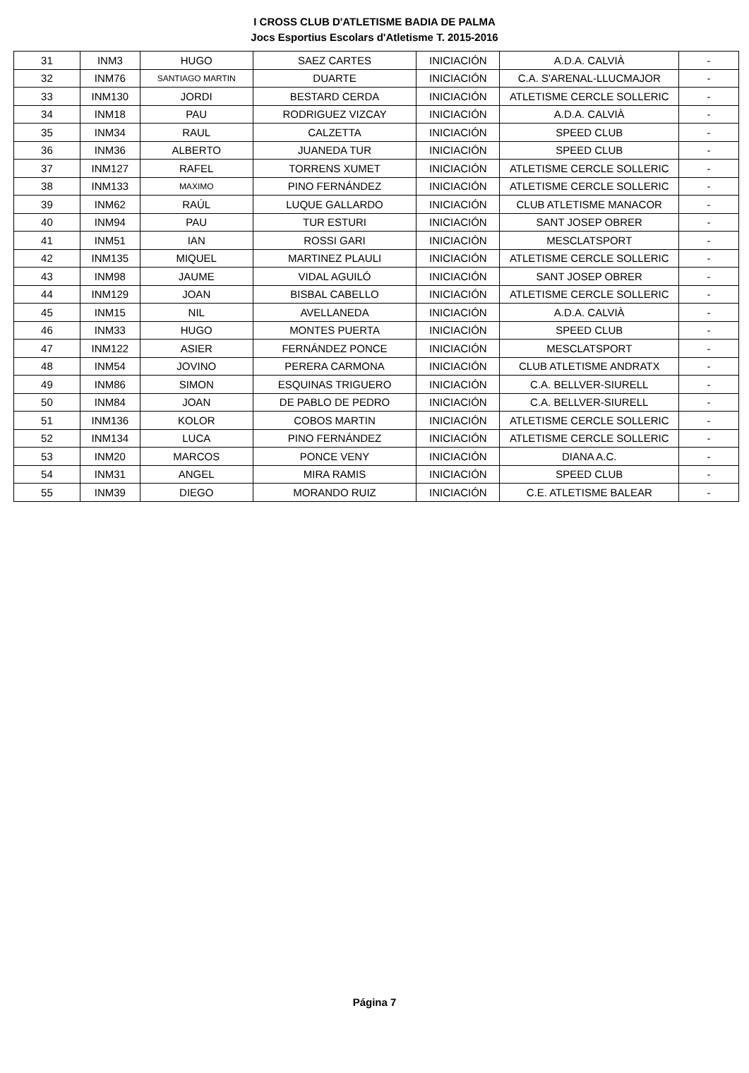I CROSS CLUB D'ATLETISME BADIA DE PALMA
Jocs Esportius Escolars d'Atletisme T. 2015-2016
| 31 | INM3 | HUGO | SAEZ CARTES | INICIACIÓN | A.D.A. CALVIÀ | - |
| 32 | INM76 | SANTIAGO MARTIN | DUARTE | INICIACIÓN | C.A. S'ARENAL-LLUCMAJOR | - |
| 33 | INM130 | JORDI | BESTARD CERDA | INICIACIÓN | ATLETISME CERCLE SOLLERIC | - |
| 34 | INM18 | PAU | RODRIGUEZ VIZCAY | INICIACIÓN | A.D.A. CALVIÀ | - |
| 35 | INM34 | RAUL | CALZETTA | INICIACIÓN | SPEED CLUB | - |
| 36 | INM36 | ALBERTO | JUANEDA TUR | INICIACIÓN | SPEED CLUB | - |
| 37 | INM127 | RAFEL | TORRENS XUMET | INICIACIÓN | ATLETISME CERCLE SOLLERIC | - |
| 38 | INM133 | MAXIMO | PINO FERNÁNDEZ | INICIACIÓN | ATLETISME CERCLE SOLLERIC | - |
| 39 | INM62 | RAÚL | LUQUE GALLARDO | INICIACIÓN | CLUB ATLETISME MANACOR | - |
| 40 | INM94 | PAU | TUR ESTURI | INICIACIÓN | SANT JOSEP OBRER | - |
| 41 | INM51 | IAN | ROSSI GARI | INICIACIÓN | MESCLATSPORT | - |
| 42 | INM135 | MIQUEL | MARTINEZ PLAULI | INICIACIÓN | ATLETISME CERCLE SOLLERIC | - |
| 43 | INM98 | JAUME | VIDAL AGUILÓ | INICIACIÓN | SANT JOSEP OBRER | - |
| 44 | INM129 | JOAN | BISBAL CABELLO | INICIACIÓN | ATLETISME CERCLE SOLLERIC | - |
| 45 | INM15 | NIL | AVELLANEDA | INICIACIÓN | A.D.A. CALVIÀ | - |
| 46 | INM33 | HUGO | MONTES PUERTA | INICIACIÓN | SPEED CLUB | - |
| 47 | INM122 | ASIER | FERNÁNDEZ PONCE | INICIACIÓN | MESCLATSPORT | - |
| 48 | INM54 | JOVINO | PERERA CARMONA | INICIACIÓN | CLUB ATLETISME ANDRATX | - |
| 49 | INM86 | SIMON | ESQUINAS TRIGUERO | INICIACIÓN | C.A. BELLVER-SIURELL | - |
| 50 | INM84 | JOAN | DE PABLO DE PEDRO | INICIACIÓN | C.A. BELLVER-SIURELL | - |
| 51 | INM136 | KOLOR | COBOS MARTIN | INICIACIÓN | ATLETISME CERCLE SOLLERIC | - |
| 52 | INM134 | LUCA | PINO FERNÁNDEZ | INICIACIÓN | ATLETISME CERCLE SOLLERIC | - |
| 53 | INM20 | MARCOS | PONCE VENY | INICIACIÓN | DIANA A.C. | - |
| 54 | INM31 | ANGEL | MIRA RAMIS | INICIACIÓN | SPEED CLUB | - |
| 55 | INM39 | DIEGO | MORANDO RUIZ | INICIACIÓN | C.E. ATLETISME BALEAR | - |
Página 7